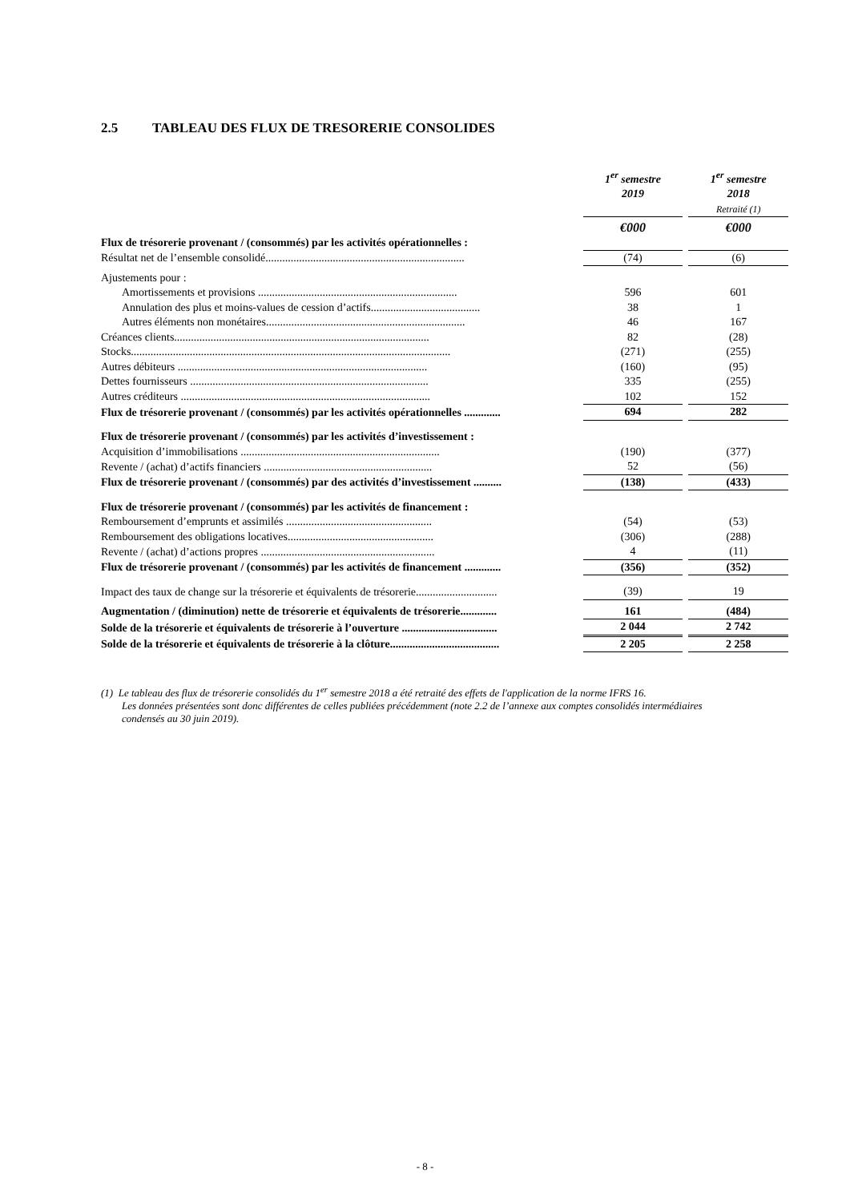2.5 TABLEAU DES FLUX DE TRESORERIE CONSOLIDES
| | | 1<sup>er</sup> semestre 2019 | | 1<sup>er</sup> semestre 2018 Retraité (1) |
| | | €000 | | €000 |
| Flux de trésorerie provenant / (consommés) par les activités opérationnelles : | | | | |
| Résultat net de l’ensemble consolidé....................................................................... | | (74) | | (6) |
| Ajustements pour : | | | | |
| Amortissements et provisions ....................................................................... | | 596 | | 601 |
| Annulation des plus et moins-values de cession d’actifs....................................... | | 38 | | 1 |
| Autres éléments non monétaires....................................................................... | | 46 | | 167 |
| Créances clients........................................................................................... | | 82 | | (28) |
| Stocks.................................................................................................................. | | (271) | | (255) |
| Autres débiteurs ......................................................................................... | | (160) | | (95) |
| Dettes fournisseurs ..................................................................................... | | 335 | | (255) |
| Autres créditeurs ......................................................................................... | | 102 | | 152 |
| Flux de trésorerie provenant / (consommés) par les activités opérationnelles ............. | | 694 | | 282 |
| Flux de trésorerie provenant / (consommés) par les activités d’investissement : | | | | |
| Acquisition d’immobilisations ....................................................................... | | (190) | | (377) |
| Revente / (achat) d’actifs financiers ............................................................ | | 52 | | (56) |
| Flux de trésorerie provenant / (consommés) par des activités d’investissement .......... | | (138) | | (433) |
| Flux de trésorerie provenant / (consommés) par les activités de financement : | | | | |
| Remboursement d’emprunts et assimilés .................................................... | | (54) | | (53) |
| Remboursement des obligations locatives.................................................... | | (306) | | (288) |
| Revente / (achat) d’actions propres .............................................................. | | 4 | | (11) |
| Flux de trésorerie provenant / (consommés) par les activités de financement ............. | | (356) | | (352) |
| Impact des taux de change sur la trésorerie et équivalents de trésorerie............................. | | (39) | | 19 |
| Augmentation / (diminution) nette de trésorerie et équivalents de trésorerie............. | | 161 | | (484) |
| Solde de la trésorerie et équivalents de trésorerie à l’ouverture .................................. | | 2 044 | | 2 742 |
| Solde de la trésorerie et équivalents de trésorerie à la clôture....................................... | | 2 205 | | 2 258 |
(1) Le tableau des flux de trésorerie consolidés du 1<sup>er</sup> semestre 2018 a été retraité des effets de l'application de la norme IFRS 16.
Les données présentées sont donc différentes de celles publiées précédemment (note 2.2 de l’annexe aux comptes consolidés intermédiaires
condensés au 30 juin 2019).
- 8 -